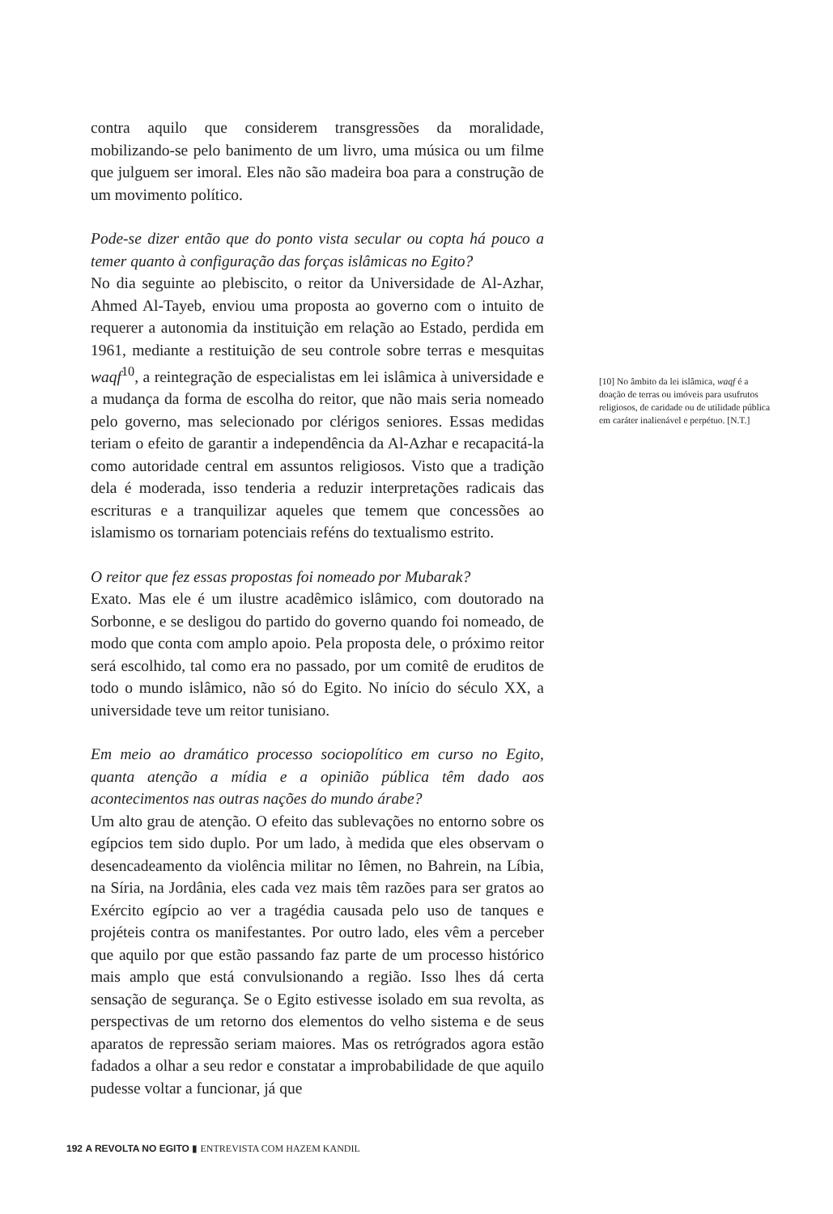contra aquilo que considerem transgressões da moralidade, mobilizando-se pelo banimento de um livro, uma música ou um filme que julguem ser imoral. Eles não são madeira boa para a construção de um movimento político.
Pode-se dizer então que do ponto vista secular ou copta há pouco a temer quanto à configuração das forças islâmicas no Egito?
No dia seguinte ao plebiscito, o reitor da Universidade de Al-Azhar, Ahmed Al-Tayeb, enviou uma proposta ao governo com o intuito de requerer a autonomia da instituição em relação ao Estado, perdida em 1961, mediante a restituição de seu controle sobre terras e mesquitas waqf<sup>10</sup>, a reintegração de especialistas em lei islâmica à universidade e a mudança da forma de escolha do reitor, que não mais seria nomeado pelo governo, mas selecionado por clérigos seniores. Essas medidas teriam o efeito de garantir a independência da Al-Azhar e recapacitá-la como autoridade central em assuntos religiosos. Visto que a tradição dela é moderada, isso tenderia a reduzir interpretações radicais das escrituras e a tranquilizar aqueles que temem que concessões ao islamismo os tornariam potenciais reféns do textualismo estrito.
O reitor que fez essas propostas foi nomeado por Mubarak?
Exato. Mas ele é um ilustre acadêmico islâmico, com doutorado na Sorbonne, e se desligou do partido do governo quando foi nomeado, de modo que conta com amplo apoio. Pela proposta dele, o próximo reitor será escolhido, tal como era no passado, por um comitê de eruditos de todo o mundo islâmico, não só do Egito. No início do século XX, a universidade teve um reitor tunisiano.
Em meio ao dramático processo sociopolítico em curso no Egito, quanta atenção a mídia e a opinião pública têm dado aos acontecimentos nas outras nações do mundo árabe?
Um alto grau de atenção. O efeito das sublevações no entorno sobre os egípcios tem sido duplo. Por um lado, à medida que eles observam o desencadeamento da violência militar no Iêmen, no Bahrein, na Líbia, na Síria, na Jordânia, eles cada vez mais têm razões para ser gratos ao Exército egípcio ao ver a tragédia causada pelo uso de tanques e projéteis contra os manifestantes. Por outro lado, eles vêm a perceber que aquilo por que estão passando faz parte de um processo histórico mais amplo que está convulsionando a região. Isso lhes dá certa sensação de segurança. Se o Egito estivesse isolado em sua revolta, as perspectivas de um retorno dos elementos do velho sistema e de seus aparatos de repressão seriam maiores. Mas os retrógrados agora estão fadados a olhar a seu redor e constatar a improbabilidade de que aquilo pudesse voltar a funcionar, já que
[10] No âmbito da lei islâmica, waqf é a doação de terras ou imóveis para usufrutos religiosos, de caridade ou de utilidade pública em caráter inalienável e perpétuo. [N.T.]
192 A REVOLTA NO EGITO ▮ ENTREVISTA COM HAZEM KANDIL